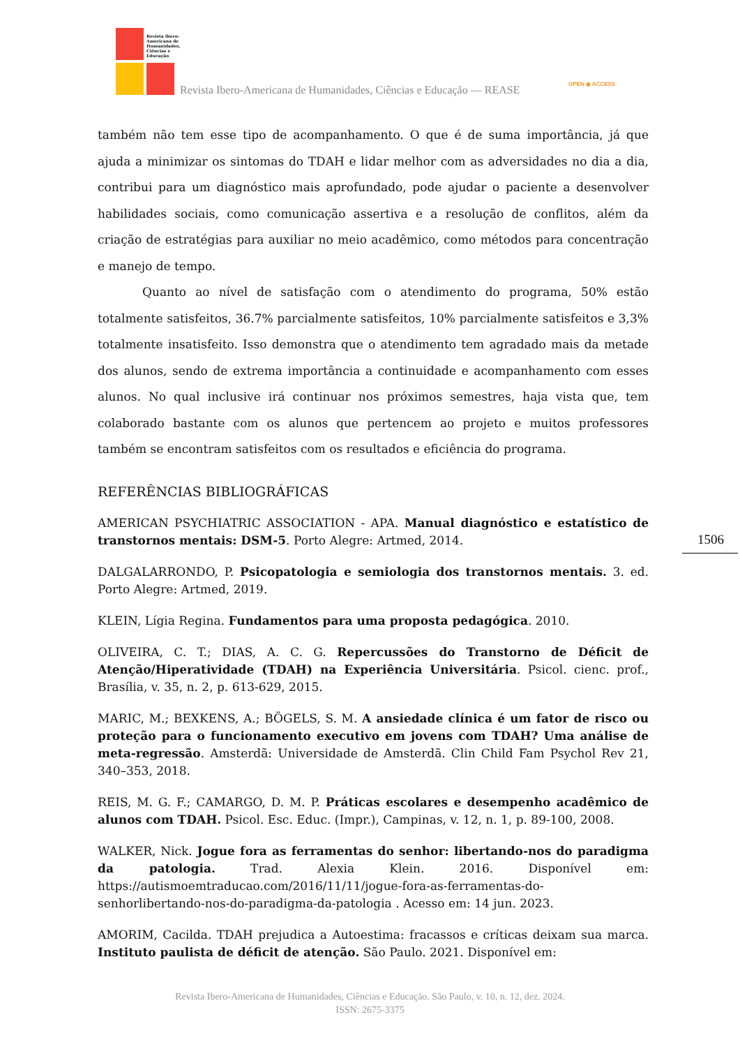Revista Ibero-
Americana de
Humanidades,
Ciências e
Educação
Revista Ibero-Americana de Humanidades, Ciências e Educação — REASE
OPEN ◉ ACCESS
também não tem esse tipo de acompanhamento. O que é de suma importância, já que ajuda a minimizar os sintomas do TDAH e lidar melhor com as adversidades no dia a dia, contribui para um diagnóstico mais aprofundado, pode ajudar o paciente a desenvolver habilidades sociais, como comunicação assertiva e a resolução de conflitos, além da criação de estratégias para auxiliar no meio acadêmico, como métodos para concentração e manejo de tempo.
Quanto ao nível de satisfação com o atendimento do programa, 50% estão totalmente satisfeitos, 36.7% parcialmente satisfeitos, 10% parcialmente satisfeitos e 3,3% totalmente insatisfeito. Isso demonstra que o atendimento tem agradado mais da metade dos alunos, sendo de extrema importância a continuidade e acompanhamento com esses alunos. No qual inclusive irá continuar nos próximos semestres, haja vista que, tem colaborado bastante com os alunos que pertencem ao projeto e muitos professores também se encontram satisfeitos com os resultados e eficiência do programa.
REFERÊNCIAS BIBLIOGRÁFICAS
AMERICAN PSYCHIATRIC ASSOCIATION - APA. Manual diagnóstico e estatístico de transtornos mentais: DSM-5. Porto Alegre: Artmed, 2014.
DALGALARRONDO, P. Psicopatologia e semiologia dos transtornos mentais. 3. ed. Porto Alegre: Artmed, 2019.
KLEIN, Lígia Regina. Fundamentos para uma proposta pedagógica. 2010.
OLIVEIRA, C. T.; DIAS, A. C. G. Repercussões do Transtorno de Déficit de Atenção/Hiperatividade (TDAH) na Experiência Universitária. Psicol. cienc. prof., Brasília, v. 35, n. 2, p. 613-629, 2015.
MARIC, M.; BEXKENS, A.; BÖGELS, S. M. A ansiedade clínica é um fator de risco ou proteção para o funcionamento executivo em jovens com TDAH? Uma análise de meta-regressão. Amsterdã: Universidade de Amsterdã. Clin Child Fam Psychol Rev 21, 340–353, 2018.
REIS, M. G. F.; CAMARGO, D. M. P. Práticas escolares e desempenho acadêmico de alunos com TDAH. Psicol. Esc. Educ. (Impr.), Campinas, v. 12, n. 1, p. 89-100, 2008.
WALKER, Nick. Jogue fora as ferramentas do senhor: libertando-nos do paradigma da patologia. Trad. Alexia Klein. 2016. Disponível em: https://autismoemtraducao.com/2016/11/11/jogue-fora-as-ferramentas-do-senhorlibertando-nos-do-paradigma-da-patologia . Acesso em: 14 jun. 2023.
AMORIM, Cacilda. TDAH prejudica a Autoestima: fracassos e críticas deixam sua marca. Instituto paulista de déficit de atenção. São Paulo. 2021. Disponível em:
1506
Revista Ibero-Americana de Humanidades, Ciências e Educação. São Paulo, v. 10, n. 12, dez. 2024.
ISSN: 2675-3375